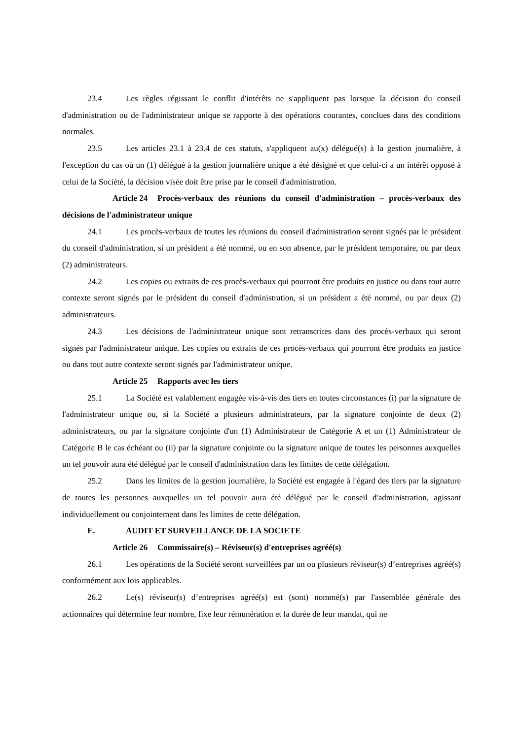23.4 Les règles régissant le conflit d'intérêts ne s'appliquent pas lorsque la décision du conseil d'administration ou de l'administrateur unique se rapporte à des opérations courantes, conclues dans des conditions normales.
23.5 Les articles 23.1 à 23.4 de ces statuts, s'appliquent au(x) délégué(s) à la gestion journalière, à l'exception du cas où un (1) délégué à la gestion journalière unique a été désigné et que celui-ci a un intérêt opposé à celui de la Société, la décision visée doit être prise par le conseil d'administration.
Article 24 Procès-verbaux des réunions du conseil d'administration – procès-verbaux des décisions de l'administrateur unique
24.1 Les procès-verbaux de toutes les réunions du conseil d'administration seront signés par le président du conseil d'administration, si un président a été nommé, ou en son absence, par le président temporaire, ou par deux (2) administrateurs.
24.2 Les copies ou extraits de ces procès-verbaux qui pourront être produits en justice ou dans tout autre contexte seront signés par le président du conseil d'administration, si un président a été nommé, ou par deux (2) administrateurs.
24.3 Les décisions de l'administrateur unique sont retranscrites dans des procès-verbaux qui seront signés par l'administrateur unique. Les copies ou extraits de ces procès-verbaux qui pourront être produits en justice ou dans tout autre contexte seront signés par l'administrateur unique.
Article 25 Rapports avec les tiers
25.1 La Société est valablement engagée vis-à-vis des tiers en toutes circonstances (i) par la signature de l'administrateur unique ou, si la Société a plusieurs administrateurs, par la signature conjointe de deux (2) administrateurs, ou par la signature conjointe d'un (1) Administrateur de Catégorie A et un (1) Administrateur de Catégorie B le cas échéant ou (ii) par la signature conjointe ou la signature unique de toutes les personnes auxquelles un tel pouvoir aura été délégué par le conseil d'administration dans les limites de cette délégation.
25.2 Dans les limites de la gestion journalière, la Société est engagée à l'égard des tiers par la signature de toutes les personnes auxquelles un tel pouvoir aura été délégué par le conseil d'administration, agissant individuellement ou conjointement dans les limites de cette délégation.
E. AUDIT ET SURVEILLANCE DE LA SOCIETE
Article 26 Commissaire(s) – Réviseur(s) d'entreprises agréé(s)
26.1 Les opérations de la Société seront surveillées par un ou plusieurs réviseur(s) d’entreprises agréé(s) conformément aux lois applicables.
26.2 Le(s) réviseur(s) d’entreprises agréé(s) est (sont) nommé(s) par l'assemblée générale des actionnaires qui détermine leur nombre, fixe leur rémunération et la durée de leur mandat, qui ne